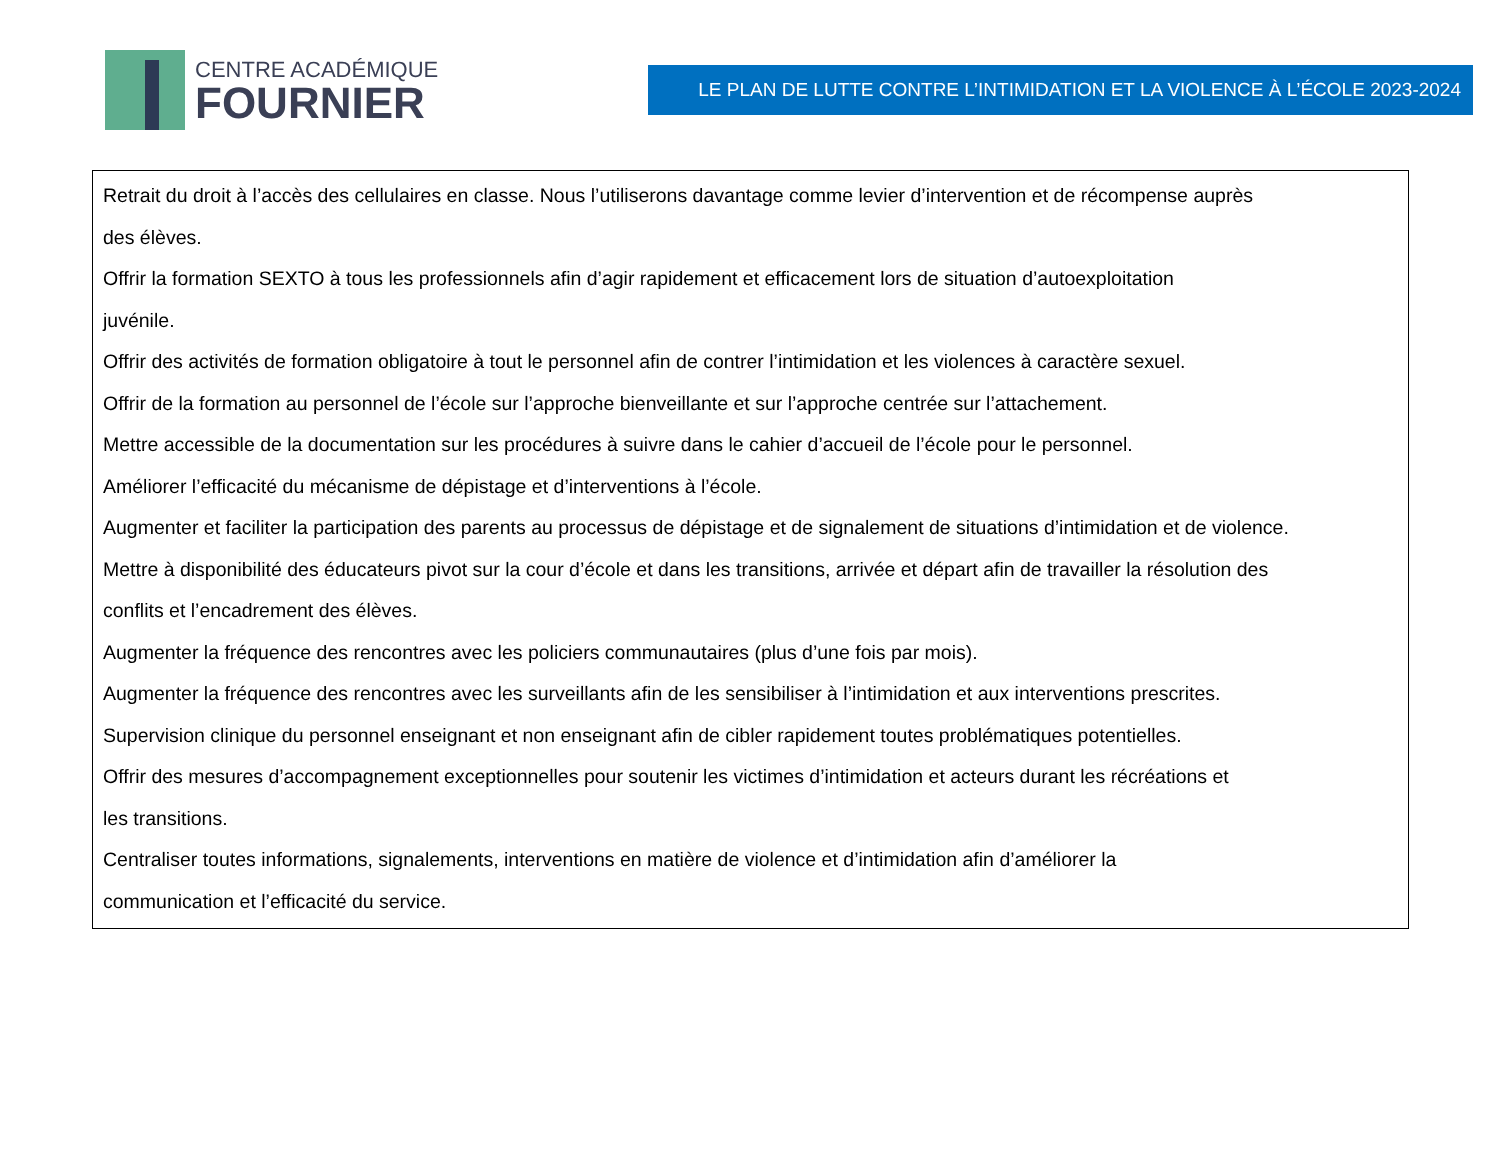CENTRE ACADÉMIQUE
FOURNIER
LE PLAN DE LUTTE CONTRE L’INTIMIDATION ET LA VIOLENCE À L’ÉCOLE 2023-2024
Retrait du droit à l’accès des cellulaires en classe. Nous l’utiliserons davantage comme levier d’intervention et de récompense auprès
des élèves.
Offrir la formation SEXTO à tous les professionnels afin d’agir rapidement et efficacement lors de situation d’autoexploitation
juvénile.
Offrir des activités de formation obligatoire à tout le personnel afin de contrer l’intimidation et les violences à caractère sexuel.
Offrir de la formation au personnel de l’école sur l’approche bienveillante et sur l’approche centrée sur l’attachement.
Mettre accessible de la documentation sur les procédures à suivre dans le cahier d’accueil de l’école pour le personnel.
Améliorer l’efficacité du mécanisme de dépistage et d’interventions à l’école.
Augmenter et faciliter la participation des parents au processus de dépistage et de signalement de situations d’intimidation et de violence.
Mettre à disponibilité des éducateurs pivot sur la cour d’école et dans les transitions, arrivée et départ afin de travailler la résolution des
conflits et l’encadrement des élèves.
Augmenter la fréquence des rencontres avec les policiers communautaires (plus d’une fois par mois).
Augmenter la fréquence des rencontres avec les surveillants afin de les sensibiliser à l’intimidation et aux interventions prescrites.
Supervision clinique du personnel enseignant et non enseignant afin de cibler rapidement toutes problématiques potentielles.
Offrir des mesures d’accompagnement exceptionnelles pour soutenir les victimes d’intimidation et acteurs durant les récréations et
les transitions.
Centraliser toutes informations, signalements, interventions en matière de violence et d’intimidation afin d’améliorer la
communication et l’efficacité du service.